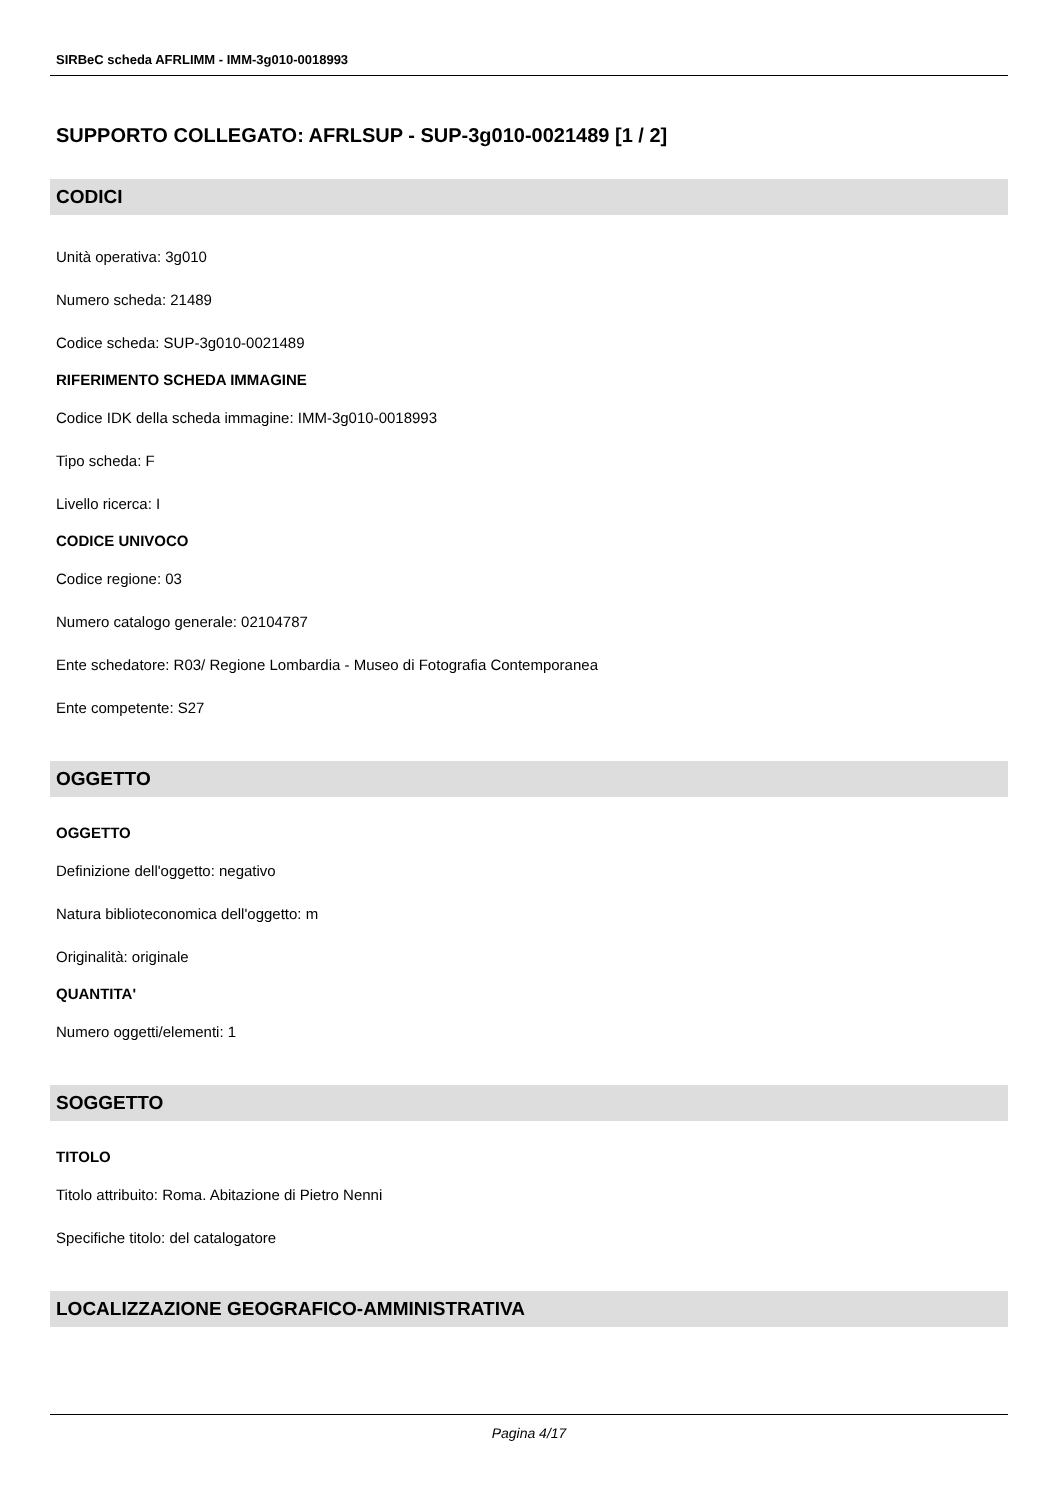SIRBeC scheda AFRLIMM - IMM-3g010-0018993
SUPPORTO COLLEGATO: AFRLSUP - SUP-3g010-0021489 [1 / 2]
CODICI
Unità operativa: 3g010
Numero scheda: 21489
Codice scheda: SUP-3g010-0021489
RIFERIMENTO SCHEDA IMMAGINE
Codice IDK della scheda immagine: IMM-3g010-0018993
Tipo scheda: F
Livello ricerca: I
CODICE UNIVOCO
Codice regione: 03
Numero catalogo generale: 02104787
Ente schedatore: R03/ Regione Lombardia - Museo di Fotografia Contemporanea
Ente competente: S27
OGGETTO
OGGETTO
Definizione dell'oggetto: negativo
Natura biblioteconomica dell'oggetto: m
Originalità: originale
QUANTITA'
Numero oggetti/elementi: 1
SOGGETTO
TITOLO
Titolo attribuito: Roma. Abitazione di Pietro Nenni
Specifiche titolo: del catalogatore
LOCALIZZAZIONE GEOGRAFICO-AMMINISTRATIVA
Pagina 4/17